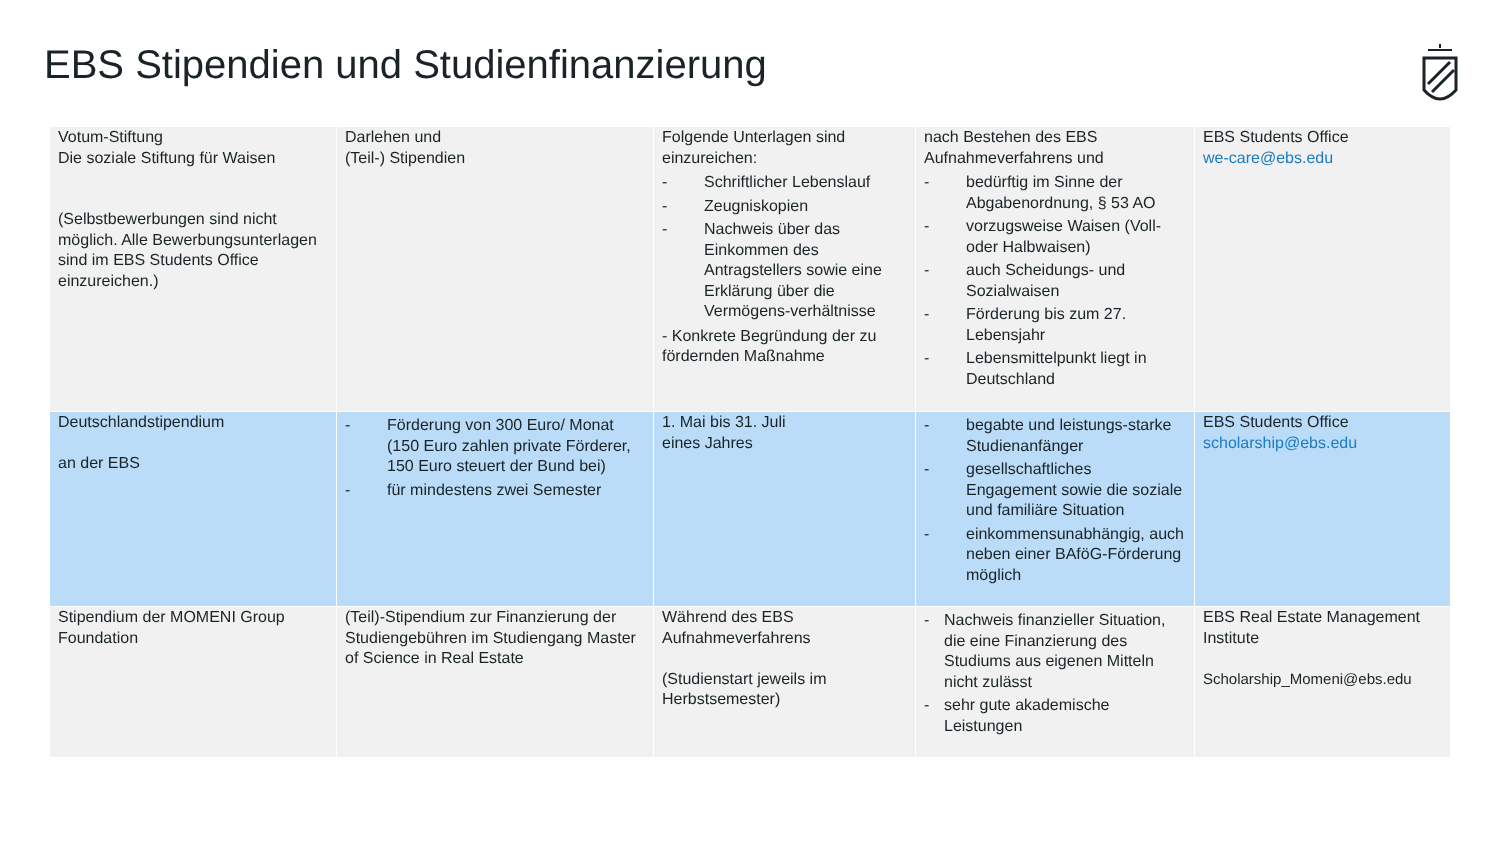EBS Stipendien und Studienfinanzierung
| Votum-Stiftung Die soziale Stiftung für Waisen (Selbstbewerbungen sind nicht möglich. Alle Bewerbungsunterlagen sind im EBS Students Office einzureichen.) | Darlehen und (Teil-) Stipendien | Folgende Unterlagen sind einzureichen: - Schriftlicher Lebenslauf - Zeugniskopien - Nachweis über das Einkommen des Antragstellers sowie eine Erklärung über die Vermögens-verhältnisse - Konkrete Begründung der zu fördernden Maßnahme | nach Bestehen des EBS Aufnahmeverfahrens und - bedürftig im Sinne der Abgabenordnung, § 53 AO - vorzugsweise Waisen (Voll- oder Halbwaisen) - auch Scheidungs- und Sozialwaisen - Förderung bis zum 27. Lebensjahr - Lebensmittelpunkt liegt in Deutschland | EBS Students Office we-care@ebs.edu |
| Deutschlandstipendium an der EBS | - Förderung von 300 Euro/ Monat (150 Euro zahlen private Förderer, 150 Euro steuert der Bund bei) - für mindestens zwei Semester | 1. Mai bis 31. Juli eines Jahres | - begabte und leistungs-starke Studienanfänger - gesellschaftliches Engagement sowie die soziale und familiäre Situation - einkommensunabhängig, auch neben einer BAföG-Förderung möglich | EBS Students Office scholarship@ebs.edu |
| Stipendium der MOMENI Group Foundation | (Teil)-Stipendium zur Finanzierung der Studiengebühren im Studiengang Master of Science in Real Estate | Während des EBS Aufnahmeverfahrens (Studienstart jeweils im Herbstsemester) | - Nachweis finanzieller Situation, die eine Finanzierung des Studiums aus eigenen Mitteln nicht zulässt - sehr gute akademische Leistungen | EBS Real Estate Management Institute Scholarship_Momeni@ebs.edu |